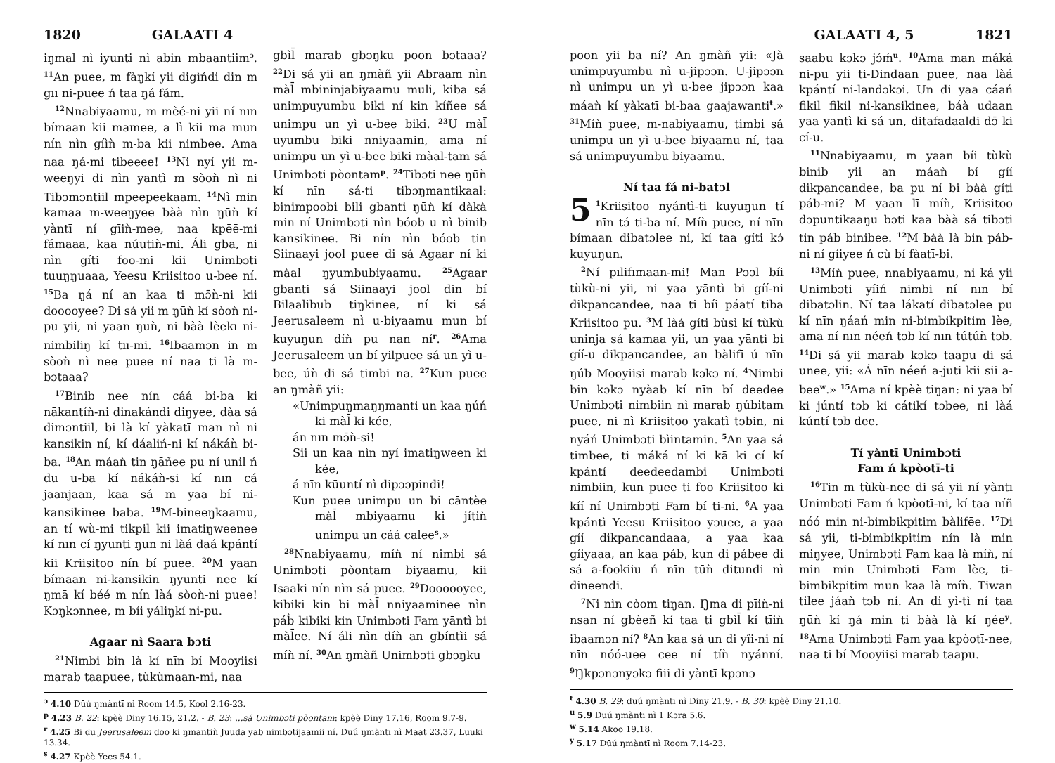1820 GALAATI 4
iŋmal nì iyunti nì abin mbaantiim<sup>ɔ</sup>. <sup>11</sup>An puee, m fàŋkí yii digìńdi din m gīī ni-puee ń taa ŋá fám.
<sup>12</sup> Nnabiyaamu, m mèé-ni yii ní nīn bímaan kii mamee, a lì kii ma mun nín nìn gíìǹ m-ba kii nimbee. Ama naa ŋá-mi tibeeee! <sup>13</sup>Ni nyí yii m-weeŋyi di nìn yāntì m sòoǹ nì ni Tibɔmɔntiil mpeepeekaam. <sup>14</sup>Nì min kamaa m-weeŋyee bàà nìn ŋūǹ kí yàntī ní gīiǹ-mee, naa kpēē-mi fámaaa, kaa núutiǹ-mi. Áli gba, ni nìn gíti fōō-mi kii Unimbɔti tuuŋŋuaaa, Yeesu Kriisitoo u-bee ní. <sup>15</sup>Ba ŋá ní an kaa ti mɔ̄ǹ-ni kii dooooyee? Di sá yii m ŋūǹ kí sòoǹ ni-pu yii, ni yaan ŋūǹ, ni bàà lèekī ni-nimbiliŋ kí tīī-mi. <sup>16</sup>Ibaamɔn in m sòoǹ nì nee puee ní naa ti là m-bɔtaaa?
<sup>17</sup> Binib nee nín cáá bi-ba ki nākantíǹ-ni dinakándi diŋyee, dàa sá dimɔntiil, bi là kí yàkatī man nì ni kansikin ní, kí dáaliń-ni kí nákáǹ bi-ba. <sup>18</sup>An máaǹ tin ŋāñee pu ní unil ń dū u-ba kí nákáǹ-si kí nīn cá jaanjaan, kaa sá m yaa bí ni-kansikinee baba. <sup>19</sup>M-bineeŋkaamu, an tí wù-mi tikpil kii imatiŋweenee kí nīn cí ŋyunti ŋun ni làá dāá kpántí kii Kriisitoo nín bí puee. <sup>20</sup>M yaan bímaan ni-kansikin ŋyunti nee kí ŋmā kí béé m nín làá sòoǹ-ni puee! Kɔŋkɔnnee, m bíi yáliŋkí ni-pu.
Agaar nì Saara bɔti
<sup>21</sup> Nimbi bin là kí nīn bí Mooyiisi marab taapuee, tùkùmaan-mi, naa
gbìl̄ marab gbɔŋku poon bɔtaaa? <sup>22</sup>Di sá yii an ŋmàñ yii Abraam nìn màl̄ mbininjabiyaamu muli, kiba sá unimpuyumbu biki ní kin kíñee sá unimpu un yì u-bee biki. <sup>23</sup>U màl̄ uyumbu biki nniyaamin, ama ní unimpu un yì u-bee biki màal-tam sá Unimbɔti pòontam<sup>p</sup>. <sup>24</sup>Tibɔti nee ŋūǹ kí nīn sá-ti tibɔŋmantikaal: binimpoobi bili gbanti ŋūǹ kí dàkà min ní Unimbɔti nìn bóob u nì binib kansikinee. Bi nín nìn bóob tin Siinaayi jool puee di sá Agaar ní ki màal ŋyumbubiyaamu. <sup>25</sup>Agaar gbanti sá Siinaayi jool din bí Bilaalibub tiŋkinee, ní ki sá Jeerusaleem nì u-biyaamu mun bí kuyuŋun díǹ pu nan ní<sup>r</sup>. <sup>26</sup>Ama Jeerusaleem un bí yilpuee sá un yì u-bee, úǹ di sá timbi na. <sup>27</sup>Kun puee an ŋmàñ yii:
«Unimpuŋmaŋŋmanti un kaa ŋúń ki màl̄ ki kée,
án nīn mɔ̄ǹ-si!
Sii un kaa nìn nyí imatiŋween ki kée,
á nīn kūuntí nì dipɔɔpindi!
Kun puee unimpu un bi cāntèe màl̄ mbiyaamu ki jítiǹ unimpu un cáá calee<sup>s</sup>.»
<sup>28</sup> Nnabiyaamu, míǹ ní nimbi sá Unimbɔti pòontam biyaamu, kii Isaaki nín nìn sá puee. <sup>29</sup>Doooooyee, kibiki kin bi màl̄ nniyaaminee nìn páb̀ kibiki kin Unimbɔti Fam yāntì bi màl̄ee. Ní áli nìn díǹ an gbíntìi sá míǹ ní. <sup>30</sup>An ŋmàñ Unimbɔti gbɔŋku
<sup>ɔ</sup> 4.10 Dūú ŋmàntī nì Room 14.5, Kool 2.16-23.
<sup>p</sup> 4.23 B. 22: kpèè Diny 16.15, 21.2. - B. 23: ...sá Unimbɔti pòontam: kpèè Diny 17.16, Room 9.7-9.
<sup>r</sup> 4.25 Bi dū Jeerusaleem doo ki ŋmāntiǹ Juuda yab nimbɔtijaamii ní. Dūú ŋmàntī nì Maat 23.37, Luuki 13.34.
<sup>s</sup> 4.27 Kpèè Yees 54.1.
GALAATI 4, 5 1821
poon yii ba ní? An ŋmàñ yii: «Jà unimpuyumbu nì u-jipɔɔn. U-jipɔɔn nì unimpu un yì u-bee jipɔɔn kaa máaǹ kí yàkatī bi-baa gaajawanti<sup>t</sup>.» <sup>31</sup>Míǹ puee, m-nabiyaamu, timbi sá unimpu un yì u-bee biyaamu ní, taa sá unimpuyumbu biyaamu.
Ní taa fá ni-batɔl
5<sup>1</sup>Kriisitoo nyántì-ti kuyuŋun tí nīn tɔ́ ti-ba ní. Míǹ puee, ní nīn bímaan dibatɔlee ni, kí taa gíti kɔ́ kuyuŋun.
<sup>2</sup> Ní pīlifīmaan-mi! Man Pɔɔl bíi tùkù-ni yii, ni yaa yāntì bi gíí-ni dikpancandee, naa ti bíi páatí tiba Kriisitoo pu. <sup>3</sup>M làá gíti bùsì kí tùkù uninja sá kamaa yii, un yaa yāntì bi gíí-u dikpancandee, an bàlifī ú nīn ŋúb Mooyiisi marab kɔkɔ ní. <sup>4</sup>Nimbi bin kɔkɔ nyàab kí nīn bí deedee Unimbɔti nimbiin nì marab ŋúbitam puee, ni nì Kriisitoo yākatì tɔbin, ni nyáń Unimbɔti bìintamin. <sup>5</sup>An yaa sá timbee, ti máká ní ki kā ki cí kí kpántí deedeedambi Unimbɔti nimbiin, kun puee ti fōō Kriisitoo ki kíí ní Unimbɔti Fam bí ti-ni. <sup>6</sup>A yaa kpántì Yeesu Kriisitoo yɔuee, a yaa gíí dikpancandaaa, a yaa kaa gíiyaaa, an kaa páb, kun di pábee di sá a-fookiiu ń nīn tūǹ ditundi nì dineendi.
<sup>7</sup> Ni nìn còom tiŋan. Ŋma di pīiǹ-ni nsan ní gbèeñ kí taa ti gbìl̄ kí tīiǹ ibaamɔn ní? <sup>8</sup>An kaa sá un di yîi-ni ní nīn nóó-uee cee ní tíǹ nyánní. <sup>9</sup>Ŋkpɔnɔnyɔkɔ fiii di yàntī kpɔnɔ
saabu kɔkɔ jɔ́ḿ<sup>u</sup>. <sup>10</sup>Ama man máká ni-pu yii ti-Dindaan puee, naa làá kpántí ni-landɔkɔi. Un di yaa cáań fikil fikil ni-kansikinee, báà udaan yaa yāntì ki sá un, ditafadaaldi dɔ̄ ki cí-u.
<sup>11</sup> Nnabiyaamu, m yaan bíi tùkù binib yii an máaǹ bí gíí dikpancandee, ba pu ní bi bàà gíti páb-mi? M yaan lī míǹ, Kriisitoo dɔpuntikaaŋu bɔti kaa bàà sá tibɔti tin páb binibee. <sup>12</sup>M bàà là bin páb-ni ní gíiyee ń cù bí fàatī-bi.
<sup>13</sup> Míǹ puee, nnabiyaamu, ni ká yii Unimbɔti yíiń nimbi ní nīn bí dibatɔlin. Ní taa lákatí dibatɔlee pu kí nīn ŋáań min ni-bimbikpitim lèe, ama ní nīn néeń tɔb kí nīn tútúǹ tɔb. <sup>14</sup>Di sá yii marab kɔkɔ taapu di sá unee, yii: «Á nīn néeń a-juti kii sii a-bee<sup>w</sup>.» <sup>15</sup>Ama ní kpèè tiŋan: ni yaa bí ki júntí tɔb ki cátikí tɔbee, ni làá kúntí tɔb dee.
Tí yàntī Unimbɔti
Fam ń kpòotī-ti
<sup>16</sup> Tin m tùkù-nee di sá yii ní yàntī Unimbɔti Fam ń kpòotī-ni, kí taa níñ nóó min ni-bimbikpitim bàlifēe. <sup>17</sup>Di sá yii, ti-bimbikpitim nín là min miŋyee, Unimbɔti Fam kaa là míǹ, ní min min Unimbɔti Fam lèe, ti-bimbikpitim mun kaa là míǹ. Tiwan tilee jáaǹ tɔb ní. An di yì-tì ní taa ŋūǹ kí ŋá min ti bàà là kí ŋée<sup>y</sup>. <sup>18</sup>Ama Unimbɔti Fam yaa kpòotī-nee, naa ti bí Mooyiisi marab taapu.
<sup>t</sup> 4.30 B. 29: dūú ŋmàntī nì Diny 21.9. - B. 30: kpèè Diny 21.10.
<sup>u</sup> 5.9 Dūú ŋmàntī nì 1 Kɔra 5.6.
<sup>w</sup> 5.14 Akoo 19.18.
<sup>y</sup> 5.17 Dūú ŋmàntī nì Room 7.14-23.